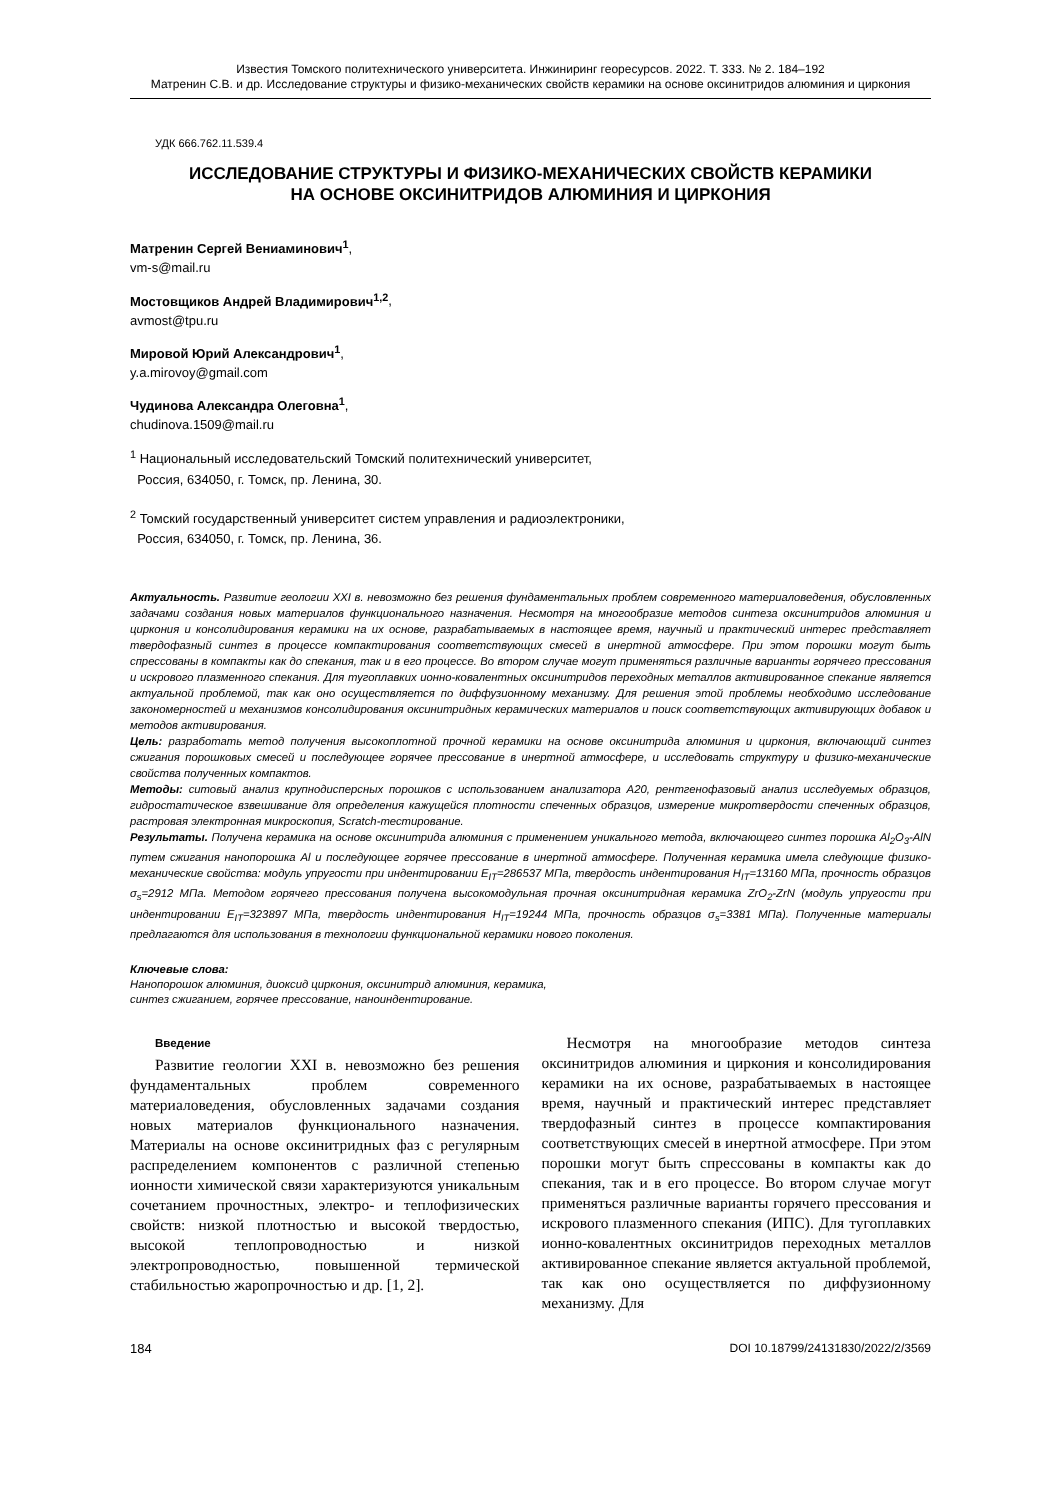Известия Томского политехнического университета. Инжиниринг георесурсов. 2022. Т. 333. № 2. 184–192
Матренин С.В. и др. Исследование структуры и физико-механических свойств керамики на основе оксинитридов алюминия и циркония
УДК 666.762.11.539.4
ИССЛЕДОВАНИЕ СТРУКТУРЫ И ФИЗИКО-МЕХАНИЧЕСКИХ СВОЙСТВ КЕРАМИКИ
НА ОСНОВЕ ОКСИНИТРИДОВ АЛЮМИНИЯ И ЦИРКОНИЯ
Матренин Сергей Вениаминович<sup>1</sup>,
vm-s@mail.ru
Мостовщиков Андрей Владимирович<sup>1,2</sup>,
avmost@tpu.ru
Мировой Юрий Александрович<sup>1</sup>,
y.a.mirovoy@gmail.com
Чудинова Александра Олеговна<sup>1</sup>,
chudinova.1509@mail.ru
<sup>1</sup> Национальный исследовательский Томский политехнический университет,
Россия, 634050, г. Томск, пр. Ленина, 30.
<sup>2</sup> Томский государственный университет систем управления и радиоэлектроники,
Россия, 634050, г. Томск, пр. Ленина, 36.
Актуальность. Развитие геологии XXI в. невозможно без решения фундаментальных проблем современного материаловедения, обусловленных задачами создания новых материалов функционального назначения. Несмотря на многообразие методов синтеза оксинитридов алюминия и циркония и консолидирования керамики на их основе, разрабатываемых в настоящее время, научный и практический интерес представляет твердофазный синтез в процессе компактирования соответствующих смесей в инертной атмосфере. При этом порошки могут быть спрессованы в компакты как до спекания, так и в его процессе. Во втором случае могут применяться различные варианты горячего прессования и искрового плазменного спекания. Для тугоплавких ионно-ковалентных оксинитридов переходных металлов активированное спекание является актуальной проблемой, так как оно осуществляется по диффузионному механизму. Для решения этой проблемы необходимо исследование закономерностей и механизмов консолидирования оксинитридных керамических материалов и поиск соответствующих активирующих добавок и методов активирования.
Цель: разработать метод получения высокоплотной прочной керамики на основе оксинитрида алюминия и циркония, включающий синтез сжигания порошковых смесей и последующее горячее прессование в инертной атмосфере, и исследовать структуру и физико-механические свойства полученных компактов.
Методы: ситовый анализ крупнодисперсных порошков с использованием анализатора А20, рентгенофазовый анализ исследуемых образцов, гидростатическое взвешивание для определения кажущейся плотности спеченных образцов, измерение микротвердости спеченных образцов, растровая электронная микроскопия, Scratch-тестирование.
Результаты. Получена керамика на основе оксинитрида алюминия с применением уникального метода, включающего синтез порошка Al<sub>2</sub>O<sub>3</sub>-AlN путем сжигания нанопорошка Al и последующее горячее прессование в инертной атмосфере. Полученная керамика имела следующие физико-механические свойства: модуль упругости при индентировании E<sub>IT</sub>=286537 МПа, твердость индентирования H<sub>IT</sub>=13160 МПа, прочность образцов σ<sub>s</sub>=2912 МПа. Методом горячего прессования получена высокомодульная прочная оксинитридная керамика ZrO<sub>2</sub>-ZrN (модуль упругости при индентировании E<sub>IT</sub>=323897 МПа, твердость индентирования H<sub>IT</sub>=19244 МПа, прочность образцов σ<sub>s</sub>=3381 МПа). Полученные материалы предлагаются для использования в технологии функциональной керамики нового поколения.
Ключевые слова:
Нанопорошок алюминия, диоксид циркония, оксинитрид алюминия, керамика,
синтез сжиганием, горячее прессование, наноиндентирование.
Введение
Развитие геологии XXI в. невозможно без решения фундаментальных проблем современного материаловедения, обусловленных задачами создания новых материалов функционального назначения. Материалы на основе оксинитридных фаз с регулярным распределением компонентов с различной степенью ионности химической связи характеризуются уникальным сочетанием прочностных, электро- и теплофизических свойств: низкой плотностью и высокой твердостью, высокой теплопроводностью и низкой электропроводностью, повышенной термической стабильностью жаропрочностью и др. [1, 2].
Несмотря на многообразие методов синтеза оксинитридов алюминия и циркония и консолидирования керамики на их основе, разрабатываемых в настоящее время, научный и практический интерес представляет твердофазный синтез в процессе компактирования соответствующих смесей в инертной атмосфере. При этом порошки могут быть спрессованы в компакты как до спекания, так и в его процессе. Во втором случае могут применяться различные варианты горячего прессования и искрового плазменного спекания (ИПС). Для тугоплавких ионно-ковалентных оксинитридов переходных металлов активированное спекание является актуальной проблемой, так как оно осуществляется по диффузионному механизму. Для
184 DOI 10.18799/24131830/2022/2/3569